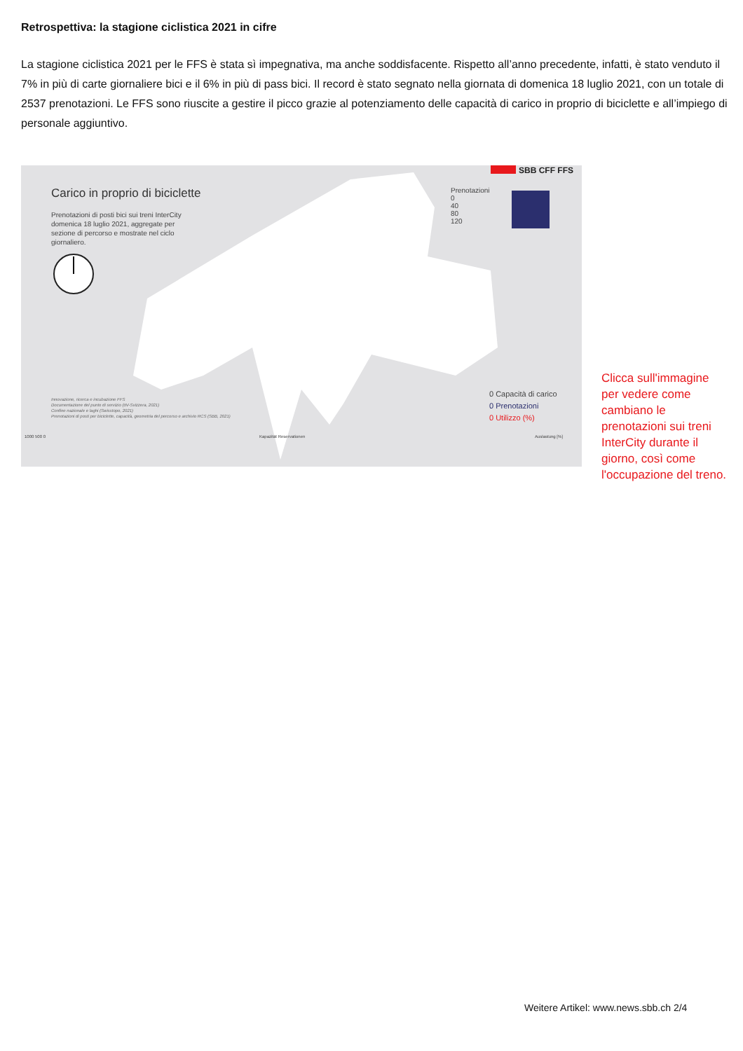Retrospettiva: la stagione ciclistica 2021 in cifre
La stagione ciclistica 2021 per le FFS è stata sì impegnativa, ma anche soddisfacente. Rispetto all’anno precedente, infatti, è stato venduto il 7% in più di carte giornaliere bici e il 6% in più di pass bici. Il record è stato segnato nella giornata di domenica 18 luglio 2021, con un totale di 2537 prenotazioni. Le FFS sono riuscite a gestire il picco grazie al potenziamento delle capacità di carico in proprio di biciclette e all’impiego di personale aggiuntivo.
SBB CFF FFS
Carico in proprio di biciclette
Prenotazioni di posti bici sui treni InterCity domenica 18 luglio 2021, aggregate per sezione di percorso e mostrate nel ciclo giornaliero.
Prenotazioni
0
40
80
120
Innovazione, ricerca e incubazione FFS
Documentazione del punto di servizio (öV-Svizzera, 2021)
Confine nazionale e laghi (Swisstopo, 2021)
Prenotazioni di posti per biciclette, capacità, geometria del percorso e archivio RCS (SBB, 2021)
0 Capacità di carico
0 Prenotazioni
0 Utilizzo (%)
1000 500 0 Kapazität Reservationen Auslastung [%]
Clicca sull'immagine per vedere come cambiano le prenotazioni sui treni InterCity durante il giorno, così come l'occupazione del treno.
Weitere Artikel: www.news.sbb.ch 2/4